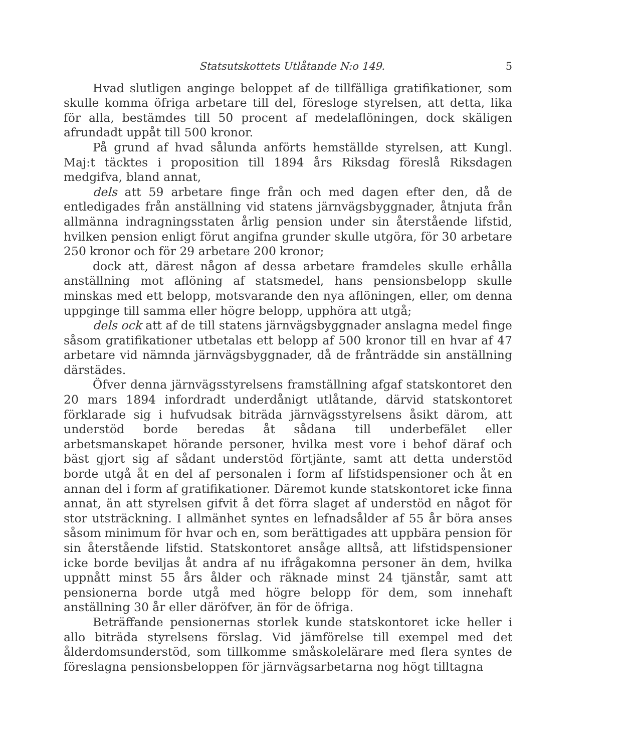Statsutskottets Utlåtande N:o 149. 5
Hvad slutligen anginge beloppet af de tillfälliga gratifikationer, som skulle komma öfriga arbetare till del, föresloge styrelsen, att detta, lika för alla, bestämdes till 50 procent af medelaflöningen, dock skäligen afrundadt uppåt till 500 kronor.
På grund af hvad sålunda anförts hemställde styrelsen, att Kungl. Maj:t täcktes i proposition till 1894 års Riksdag föreslå Riksdagen medgifva, bland annat,
dels att 59 arbetare finge från och med dagen efter den, då de entledigades från anställning vid statens järnvägsbyggnader, åtnjuta från allmänna indragningsstaten årlig pension under sin återstående lifstid, hvilken pension enligt förut angifna grunder skulle utgöra, för 30 arbetare 250 kronor och för 29 arbetare 200 kronor;
dock att, därest någon af dessa arbetare framdeles skulle erhålla anställning mot aflöning af statsmedel, hans pensionsbelopp skulle minskas med ett belopp, motsvarande den nya aflöningen, eller, om denna uppginge till samma eller högre belopp, upphöra att utgå;
dels ock att af de till statens järnvägsbyggnader anslagna medel finge såsom gratifikationer utbetalas ett belopp af 500 kronor till en hvar af 47 arbetare vid nämnda järnvägsbyggnader, då de frånträdde sin anställning därstädes.
Öfver denna järnvägsstyrelsens framställning afgaf statskontoret den 20 mars 1894 infordradt underdånigt utlåtande, därvid statskontoret förklarade sig i hufvudsak biträda järnvägsstyrelsens åsikt därom, att understöd borde beredas åt sådana till underbefälet eller arbetsmanskapet hörande personer, hvilka mest vore i behof däraf och bäst gjort sig af sådant understöd förtjänte, samt att detta understöd borde utgå åt en del af personalen i form af lifstidspensioner och åt en annan del i form af gratifikationer. Däremot kunde statskontoret icke finna annat, än att styrelsen gifvit å det förra slaget af understöd en något för stor utsträckning. I allmänhet syntes en lefnadsålder af 55 år böra anses såsom minimum för hvar och en, som berättigades att uppbära pension för sin återstående lifstid. Statskontoret ansåge alltså, att lifstidspensioner icke borde beviljas åt andra af nu ifrågakomna personer än dem, hvilka uppnått minst 55 års ålder och räknade minst 24 tjänstår, samt att pensionerna borde utgå med högre belopp för dem, som innehaft anställning 30 år eller däröfver, än för de öfriga.
Beträffande pensionernas storlek kunde statskontoret icke heller i allo biträda styrelsens förslag. Vid jämförelse till exempel med det ålderdomsunderstöd, som tillkomme småskolelärare med flera syntes de föreslagna pensionsbeloppen för järnvägsarbetarna nog högt tilltagna